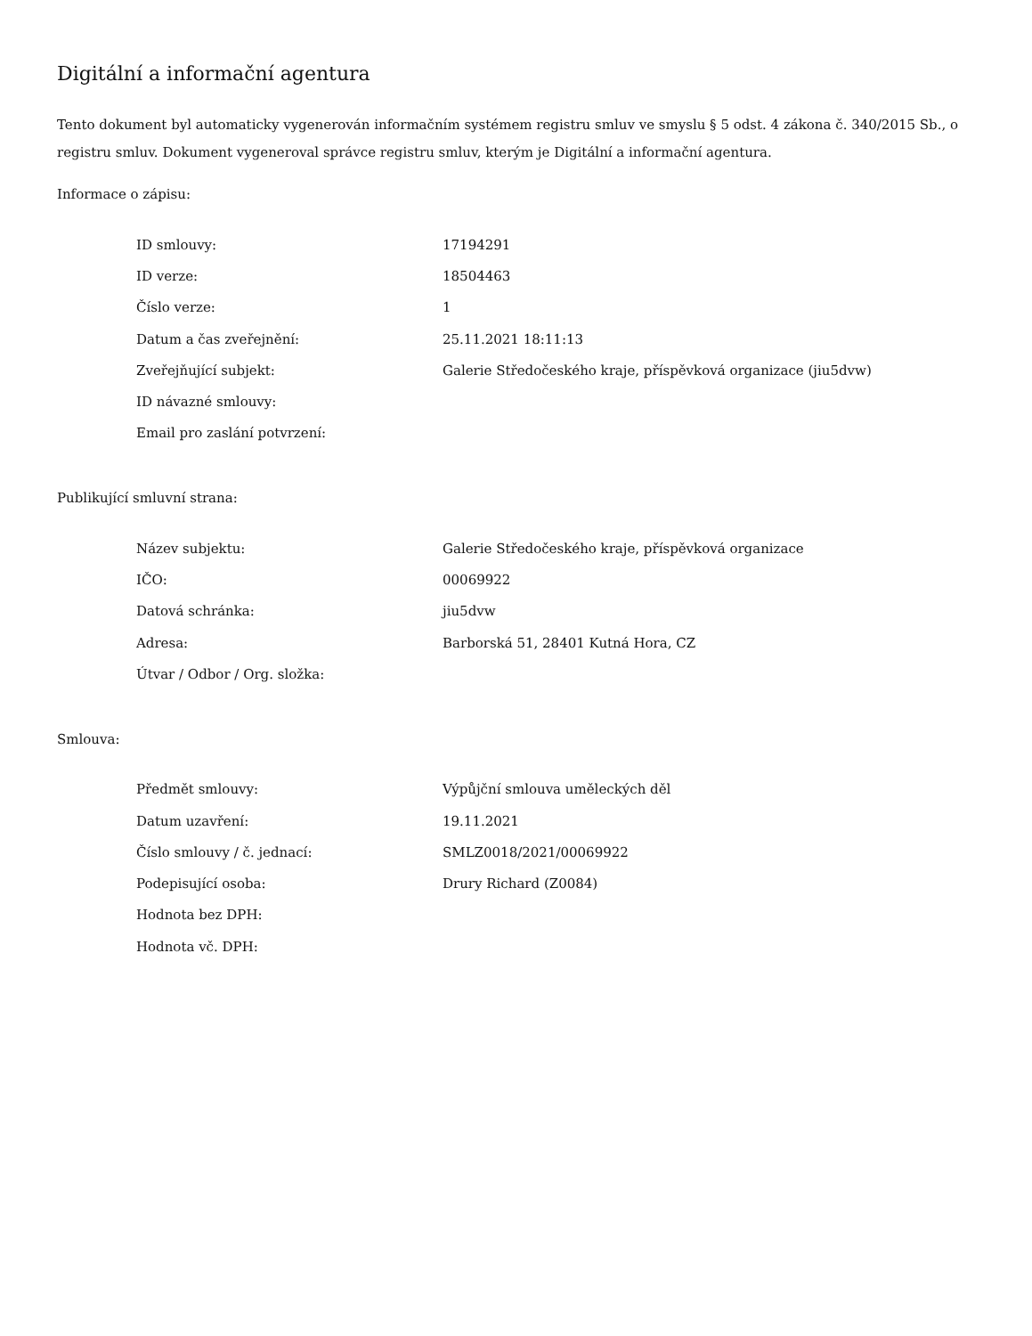Digitální a informační agentura
Tento dokument byl automaticky vygenerován informačním systémem registru smluv ve smyslu § 5 odst. 4 zákona č. 340/2015 Sb., o registru smluv. Dokument vygeneroval správce registru smluv, kterým je Digitální a informační agentura.
Informace o zápisu:
| ID smlouvy: | 17194291 |
| ID verze: | 18504463 |
| Číslo verze: | 1 |
| Datum a čas zveřejnění: | 25.11.2021 18:11:13 |
| Zveřejňující subjekt: | Galerie Středočeského kraje, příspěvková organizace (jiu5dvw) |
| ID návazné smlouvy: | |
| Email pro zaslání potvrzení: | |
Publikující smluvní strana:
| Název subjektu: | Galerie Středočeského kraje, příspěvková organizace |
| IČO: | 00069922 |
| Datová schránka: | jiu5dvw |
| Adresa: | Barborská 51, 28401 Kutná Hora, CZ |
| Útvar / Odbor / Org. složka: | |
Smlouva:
| Předmět smlouvy: | Výpůjční smlouva uměleckých děl |
| Datum uzavření: | 19.11.2021 |
| Číslo smlouvy / č. jednací: | SMLZ0018/2021/00069922 |
| Podepisující osoba: | Drury Richard (Z0084) |
| Hodnota bez DPH: | |
| Hodnota vč. DPH: | |